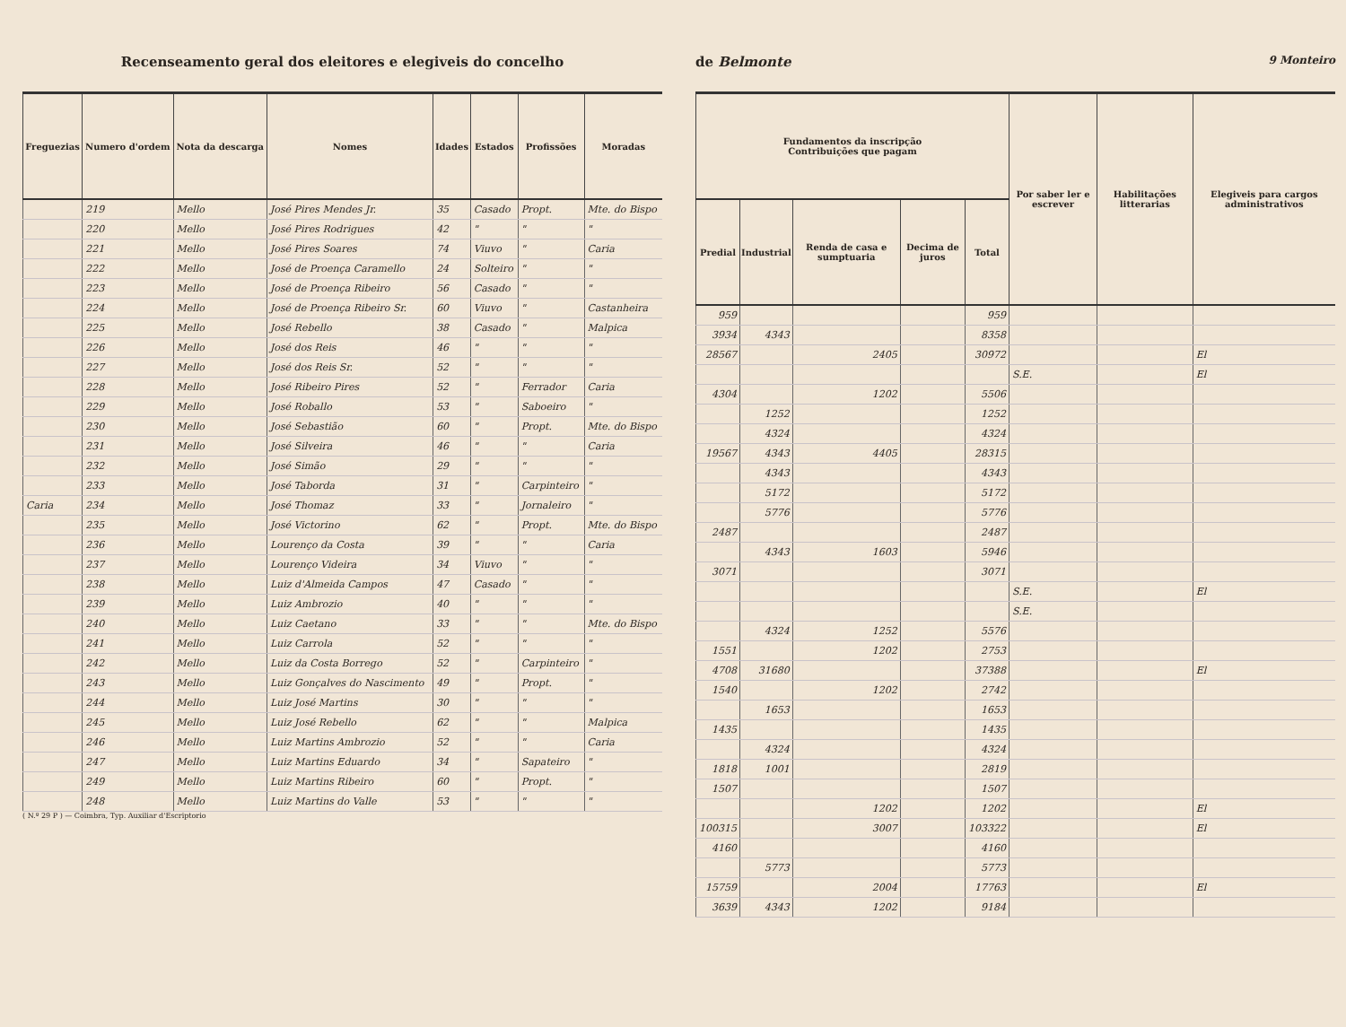Recenseamento geral dos eleitores e elegiveis do concelho
| Freguezias | Numero d'ordem | Nota da descarga | Nomes | Idades | Estados | Profissões | Moradas |
| --- | --- | --- | --- | --- | --- | --- | --- |
| | 219 | Mello | José Pires Mendes Jr. | 35 | Casado | Propt. | Mte. do Bispo |
| | 220 | Mello | José Pires Rodrigues | 42 | " | " | " |
| | 221 | Mello | José Pires Soares | 74 | Viuvo | " | Caria |
| | 222 | Mello | José de Proença Caramello | 24 | Solteiro | " | " |
| | 223 | Mello | José de Proença Ribeiro | 56 | Casado | " | " |
| | 224 | Mello | José de Proença Ribeiro Sr. | 60 | Viuvo | " | Castanheira |
| | 225 | Mello | José Rebello | 38 | Casado | " | Malpica |
| | 226 | Mello | José dos Reis | 46 | " | " | " |
| | 227 | Mello | José dos Reis Sr. | 52 | " | " | " |
| | 228 | Mello | José Ribeiro Pires | 52 | " | Ferrador | Caria |
| | 229 | Mello | José Roballo | 53 | " | Saboeiro | " |
| | 230 | Mello | José Sebastião | 60 | " | Propt. | Mte. do Bispo |
| | 231 | Mello | José Silveira | 46 | " | " | Caria |
| | 232 | Mello | José Simão | 29 | " | " | " |
| | 233 | Mello | José Taborda | 31 | " | Carpinteiro | " |
| Caria | 234 | Mello | José Thomaz | 33 | " | Jornaleiro | " |
| | 235 | Mello | José Victorino | 62 | " | Propt. | Mte. do Bispo |
| | 236 | Mello | Lourenço da Costa | 39 | " | " | Caria |
| | 237 | Mello | Lourenço Videira | 34 | Viuvo | " | " |
| | 238 | Mello | Luiz d'Almeida Campos | 47 | Casado | " | " |
| | 239 | Mello | Luiz Ambrozio | 40 | " | " | " |
| | 240 | Mello | Luiz Caetano | 33 | " | " | Mte. do Bispo |
| | 241 | Mello | Luiz Carrola | 52 | " | " | " |
| | 242 | Mello | Luiz da Costa Borrego | 52 | " | Carpinteiro | " |
| | 243 | Mello | Luiz Gonçalves do Nascimento | 49 | " | Propt. | " |
| | 244 | Mello | Luiz José Martins | 30 | " | " | " |
| | 245 | Mello | Luiz José Rebello | 62 | " | " | Malpica |
| | 246 | Mello | Luiz Martins Ambrozio | 52 | " | " | Caria |
| | 247 | Mello | Luiz Martins Eduardo | 34 | " | Sapateiro | " |
| | 249 | Mello | Luiz Martins Ribeiro | 60 | " | Propt. | " |
| | 248 | Mello | Luiz Martins do Valle | 53 | " | " | " |
( N.º 29 P ) — Coimbra, Typ. Auxiliar d'Escriptorio
de Belmonte 9 Monteiro
| Fundamentos da inscripção Contribuições que pagam | | | | | Por saber ler e escrever | Habilitações litterarias | Elegiveis para cargos administrativos |
| --- | --- | --- | --- | --- | --- | --- | --- |
| Predial | Industrial | Renda de casa e sumptuaria | Decima de juros | Total | | | |
| 959 | | | | 959 | | | |
| 3934 | 4343 | | | 8358 | | | |
| 28567 | | 2405 | | 30972 | | | El |
| | | | | | S.E. | | El |
| 4304 | | 1202 | | 5506 | | | |
| | 1252 | | | 1252 | | | |
| | 4324 | | | 4324 | | | |
| 19567 | 4343 | 4405 | | 28315 | | | |
| | 4343 | | | 4343 | | | |
| | 5172 | | | 5172 | | | |
| | 5776 | | | 5776 | | | |
| 2487 | | | | 2487 | | | |
| | 4343 | 1603 | | 5946 | | | |
| 3071 | | | | 3071 | | | |
| | | | | | S.E. | | El |
| | | | | | S.E. | | |
| | 4324 | 1252 | | 5576 | | | |
| 1551 | | 1202 | | 2753 | | | |
| 4708 | 31680 | | | 37388 | | | El |
| 1540 | | 1202 | | 2742 | | | |
| | 1653 | | | 1653 | | | |
| 1435 | | | | 1435 | | | |
| | 4324 | | | 4324 | | | |
| 1818 | 1001 | | | 2819 | | | |
| 1507 | | | | 1507 | | | |
| | | 1202 | | 1202 | | | El |
| 100315 | | 3007 | | 103322 | | | El |
| 4160 | | | | 4160 | | | |
| | 5773 | | | 5773 | | | |
| 15759 | | 2004 | | 17763 | | | El |
| 3639 | 4343 | 1202 | | 9184 | | | |